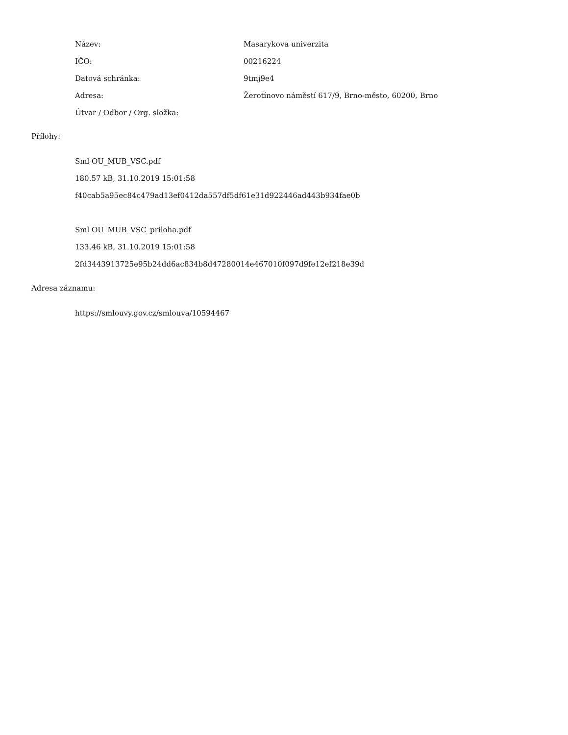| Název: | Masarykova univerzita |
| IČO: | 00216224 |
| Datová schránka: | 9tmj9e4 |
| Adresa: | Žerotínovo náměstí 617/9, Brno-město, 60200, Brno |
| Útvar / Odbor / Org. složka: | |
Přílohy:
Sml OU_MUB_VSC.pdf
180.57 kB, 31.10.2019 15:01:58
f40cab5a95ec84c479ad13ef0412da557df5df61e31d922446ad443b934fae0b
Sml OU_MUB_VSC_priloha.pdf
133.46 kB, 31.10.2019 15:01:58
2fd3443913725e95b24dd6ac834b8d47280014e467010f097d9fe12ef218e39d
Adresa záznamu:
https://smlouvy.gov.cz/smlouva/10594467